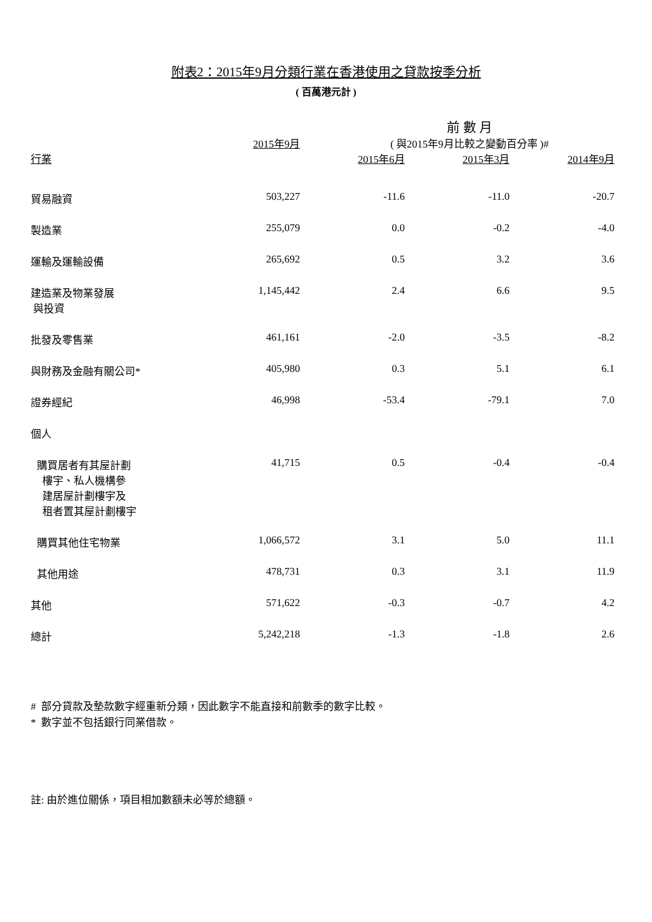附表2：2015年9月分類行業在香港使用之貸款按季分析
( 百萬港元計 )
| | | 前 數 月 | | |
| --- | --- | --- | --- | --- |
| | 2015年9月 | ( 與2015年9月比較之變動百分率 )# | | |
| 行業 | | 2015年6月 | 2015年3月 | 2014年9月 |
| 貿易融資 | 503,227 | -11.6 | -11.0 | -20.7 |
| 製造業 | 255,079 | 0.0 | -0.2 | -4.0 |
| 運輸及運輸設備 | 265,692 | 0.5 | 3.2 | 3.6 |
| 建造業及物業發展 與投資 | 1,145,442 | 2.4 | 6.6 | 9.5 |
| 批發及零售業 | 461,161 | -2.0 | -3.5 | -8.2 |
| 與財務及金融有關公司* | 405,980 | 0.3 | 5.1 | 6.1 |
| 證券經紀 | 46,998 | -53.4 | -79.1 | 7.0 |
| 個人 | | | | |
| 購買居者有其屋計劃 樓宇、私人機構參 建居屋計劃樓宇及 租者置其屋計劃樓宇 | 41,715 | 0.5 | -0.4 | -0.4 |
| 購買其他住宅物業 | 1,066,572 | 3.1 | 5.0 | 11.1 |
| 其他用途 | 478,731 | 0.3 | 3.1 | 11.9 |
| 其他 | 571,622 | -0.3 | -0.7 | 4.2 |
| 總計 | 5,242,218 | -1.3 | -1.8 | 2.6 |
# 部分貸款及墊款數字經重新分類，因此數字不能直接和前數季的數字比較。
* 數字並不包括銀行同業借款。
註: 由於進位關係，項目相加數額未必等於總額。